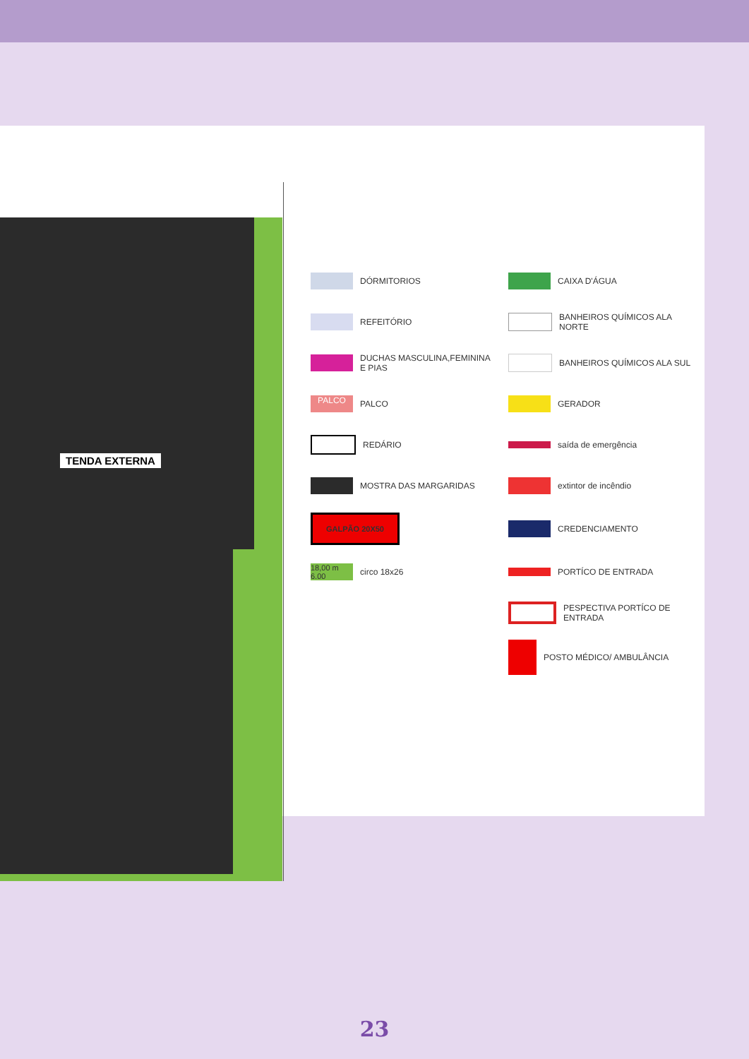TENDA EXTERNA
DÓRMITORIOS
CAIXA D'ÁGUA
REFEITÓRIO
BANHEIROS QUÍMICOS ALA NORTE
DUCHAS MASCULINA,FEMININA E PIAS
BANHEIROS QUÍMICOS ALA SUL
PALCO
PALCO
GERADOR
REDÁRIO
saída de emergência
MOSTRA DAS MARGARIDAS
extintor de incêndio
GALPÃO 20X50
CREDENCIAMENTO
18,00 m 6.00
circo 18x26
PORTÍCO DE ENTRADA
PESPECTIVA PORTÍCO DE ENTRADA
POSTO MÉDICO/ AMBULÂNCIA
23